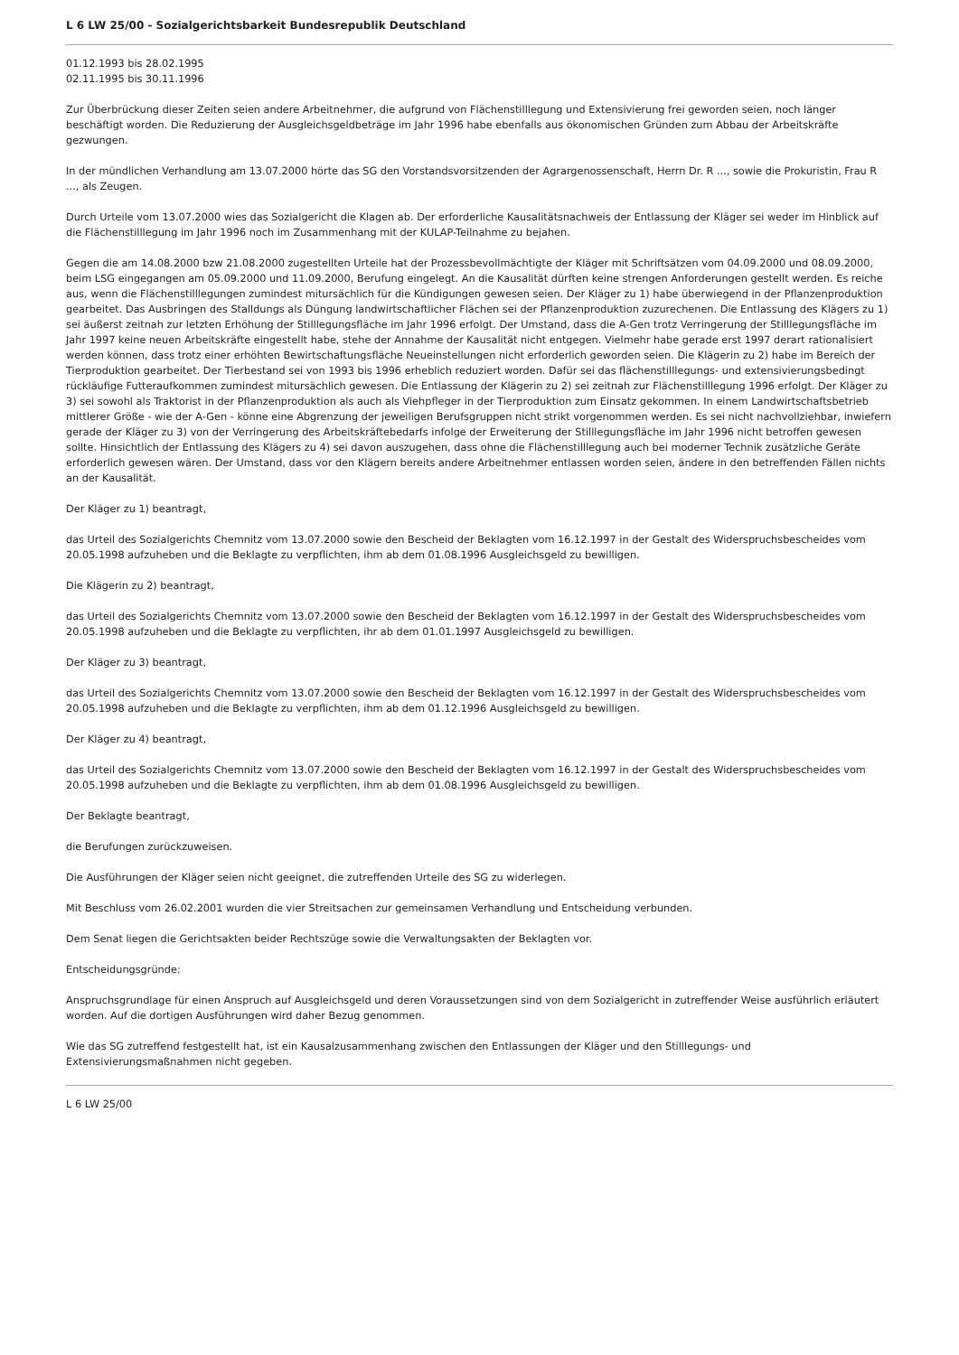L 6 LW 25/00 - Sozialgerichtsbarkeit Bundesrepublik Deutschland
01.12.1993 bis 28.02.1995
02.11.1995 bis 30.11.1996
Zur Überbrückung dieser Zeiten seien andere Arbeitnehmer, die aufgrund von Flächenstilllegung und Extensivierung frei geworden seien, noch länger beschäftigt worden. Die Reduzierung der Ausgleichsgeldbeträge im Jahr 1996 habe ebenfalls aus ökonomischen Gründen zum Abbau der Arbeitskräfte gezwungen.
In der mündlichen Verhandlung am 13.07.2000 hörte das SG den Vorstandsvorsitzenden der Agrargenossenschaft, Herrn Dr. R ..., sowie die Prokuristin, Frau R ..., als Zeugen.
Durch Urteile vom 13.07.2000 wies das Sozialgericht die Klagen ab. Der erforderliche Kausalitätsnachweis der Entlassung der Kläger sei weder im Hinblick auf die Flächenstilllegung im Jahr 1996 noch im Zusammenhang mit der KULAP-Teilnahme zu bejahen.
Gegen die am 14.08.2000 bzw 21.08.2000 zugestellten Urteile hat der Prozessbevollmächtigte der Kläger mit Schriftsätzen vom 04.09.2000 und 08.09.2000, beim LSG eingegangen am 05.09.2000 und 11.09.2000, Berufung eingelegt. An die Kausalität dürften keine strengen Anforderungen gestellt werden. Es reiche aus, wenn die Flächenstilllegungen zumindest mitursächlich für die Kündigungen gewesen seien. Der Kläger zu 1) habe überwiegend in der Pflanzenproduktion gearbeitet. Das Ausbringen des Stalldungs als Düngung landwirtschaftlicher Flächen sei der Pflanzenproduktion zuzurechenen. Die Entlassung des Klägers zu 1) sei äußerst zeitnah zur letzten Erhöhung der Stilllegungsfläche im Jahr 1996 erfolgt. Der Umstand, dass die A-Gen trotz Verringerung der Stilllegungsfläche im Jahr 1997 keine neuen Arbeitskräfte eingestellt habe, stehe der Annahme der Kausalität nicht entgegen. Vielmehr habe gerade erst 1997 derart rationalisiert werden können, dass trotz einer erhöhten Bewirtschaftungsfläche Neueinstellungen nicht erforderlich geworden seien. Die Klägerin zu 2) habe im Bereich der Tierproduktion gearbeitet. Der Tierbestand sei von 1993 bis 1996 erheblich reduziert worden. Dafür sei das flächenstilllegungs- und extensivierungsbedingt rückläufige Futteraufkommen zumindest mitursächlich gewesen. Die Entlassung der Klägerin zu 2) sei zeitnah zur Flächenstilllegung 1996 erfolgt. Der Kläger zu 3) sei sowohl als Traktorist in der Pflanzenproduktion als auch als Viehpfleger in der Tierproduktion zum Einsatz gekommen. In einem Landwirtschaftsbetrieb mittlerer Größe - wie der A-Gen - könne eine Abgrenzung der jeweiligen Berufsgruppen nicht strikt vorgenommen werden. Es sei nicht nachvollziehbar, inwiefern gerade der Kläger zu 3) von der Verringerung des Arbeitskräftebedarfs infolge der Erweiterung der Stilllegungsfläche im Jahr 1996 nicht betroffen gewesen sollte. Hinsichtlich der Entlassung des Klägers zu 4) sei davon auszugehen, dass ohne die Flächenstilllegung auch bei moderner Technik zusätzliche Geräte erforderlich gewesen wären. Der Umstand, dass vor den Klägern bereits andere Arbeitnehmer entlassen worden seien, ändere in den betreffenden Fällen nichts an der Kausalität.
Der Kläger zu 1) beantragt,
das Urteil des Sozialgerichts Chemnitz vom 13.07.2000 sowie den Bescheid der Beklagten vom 16.12.1997 in der Gestalt des Widerspruchsbescheides vom 20.05.1998 aufzuheben und die Beklagte zu verpflichten, ihm ab dem 01.08.1996 Ausgleichsgeld zu bewilligen.
Die Klägerin zu 2) beantragt,
das Urteil des Sozialgerichts Chemnitz vom 13.07.2000 sowie den Bescheid der Beklagten vom 16.12.1997 in der Gestalt des Widerspruchsbescheides vom 20.05.1998 aufzuheben und die Beklagte zu verpflichten, ihr ab dem 01.01.1997 Ausgleichsgeld zu bewilligen.
Der Kläger zu 3) beantragt,
das Urteil des Sozialgerichts Chemnitz vom 13.07.2000 sowie den Bescheid der Beklagten vom 16.12.1997 in der Gestalt des Widerspruchsbescheides vom 20.05.1998 aufzuheben und die Beklagte zu verpflichten, ihm ab dem 01.12.1996 Ausgleichsgeld zu bewilligen.
Der Kläger zu 4) beantragt,
das Urteil des Sozialgerichts Chemnitz vom 13.07.2000 sowie den Bescheid der Beklagten vom 16.12.1997 in der Gestalt des Widerspruchsbescheides vom 20.05.1998 aufzuheben und die Beklagte zu verpflichten, ihm ab dem 01.08.1996 Ausgleichsgeld zu bewilligen.
Der Beklagte beantragt,
die Berufungen zurückzuweisen.
Die Ausführungen der Kläger seien nicht geeignet, die zutreffenden Urteile des SG zu widerlegen.
Mit Beschluss vom 26.02.2001 wurden die vier Streitsachen zur gemeinsamen Verhandlung und Entscheidung verbunden.
Dem Senat liegen die Gerichtsakten beider Rechtszüge sowie die Verwaltungsakten der Beklagten vor.
Entscheidungsgründe:
Anspruchsgrundlage für einen Anspruch auf Ausgleichsgeld und deren Voraussetzungen sind von dem Sozialgericht in zutreffender Weise ausführlich erläutert worden. Auf die dortigen Ausführungen wird daher Bezug genommen.
Wie das SG zutreffend festgestellt hat, ist ein Kausalzusammenhang zwischen den Entlassungen der Kläger und den Stilllegungs- und Extensivierungsmaßnahmen nicht gegeben.
L 6 LW 25/00